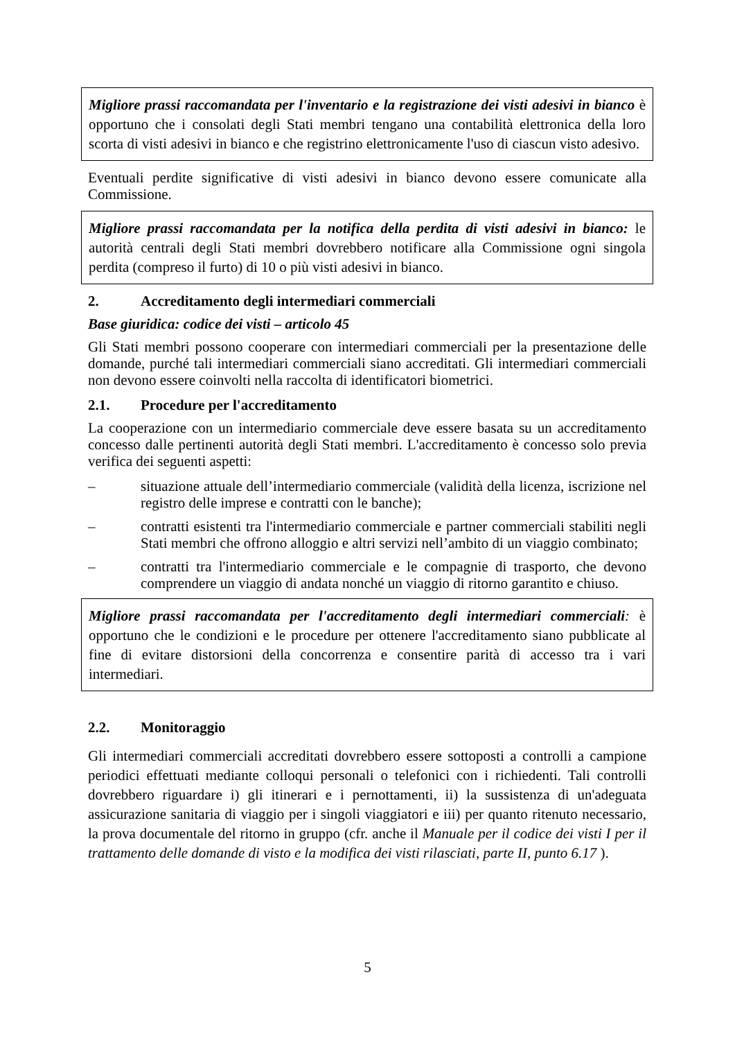Migliore prassi raccomandata per l'inventario e la registrazione dei visti adesivi in bianco è opportuno che i consolati degli Stati membri tengano una contabilità elettronica della loro scorta di visti adesivi in bianco e che registrino elettronicamente l'uso di ciascun visto adesivo.
Eventuali perdite significative di visti adesivi in bianco devono essere comunicate alla Commissione.
Migliore prassi raccomandata per la notifica della perdita di visti adesivi in bianco: le autorità centrali degli Stati membri dovrebbero notificare alla Commissione ogni singola perdita (compreso il furto) di 10 o più visti adesivi in bianco.
2. Accreditamento degli intermediari commerciali
Base giuridica: codice dei visti – articolo 45
Gli Stati membri possono cooperare con intermediari commerciali per la presentazione delle domande, purché tali intermediari commerciali siano accreditati. Gli intermediari commerciali non devono essere coinvolti nella raccolta di identificatori biometrici.
2.1. Procedure per l'accreditamento
La cooperazione con un intermediario commerciale deve essere basata su un accreditamento concesso dalle pertinenti autorità degli Stati membri. L'accreditamento è concesso solo previa verifica dei seguenti aspetti:
– situazione attuale dell’intermediario commerciale (validità della licenza, iscrizione nel registro delle imprese e contratti con le banche);
– contratti esistenti tra l'intermediario commerciale e partner commerciali stabiliti negli Stati membri che offrono alloggio e altri servizi nell’ambito di un viaggio combinato;
– contratti tra l'intermediario commerciale e le compagnie di trasporto, che devono comprendere un viaggio di andata nonché un viaggio di ritorno garantito e chiuso.
Migliore prassi raccomandata per l'accreditamento degli intermediari commerciali: è opportuno che le condizioni e le procedure per ottenere l'accreditamento siano pubblicate al fine di evitare distorsioni della concorrenza e consentire parità di accesso tra i vari intermediari.
2.2. Monitoraggio
Gli intermediari commerciali accreditati dovrebbero essere sottoposti a controlli a campione periodici effettuati mediante colloqui personali o telefonici con i richiedenti. Tali controlli dovrebbero riguardare i) gli itinerari e i pernottamenti, ii) la sussistenza di un'adeguata assicurazione sanitaria di viaggio per i singoli viaggiatori e iii) per quanto ritenuto necessario, la prova documentale del ritorno in gruppo (cfr. anche il Manuale per il codice dei visti I per il trattamento delle domande di visto e la modifica dei visti rilasciati, parte II, punto 6.17 ).
5